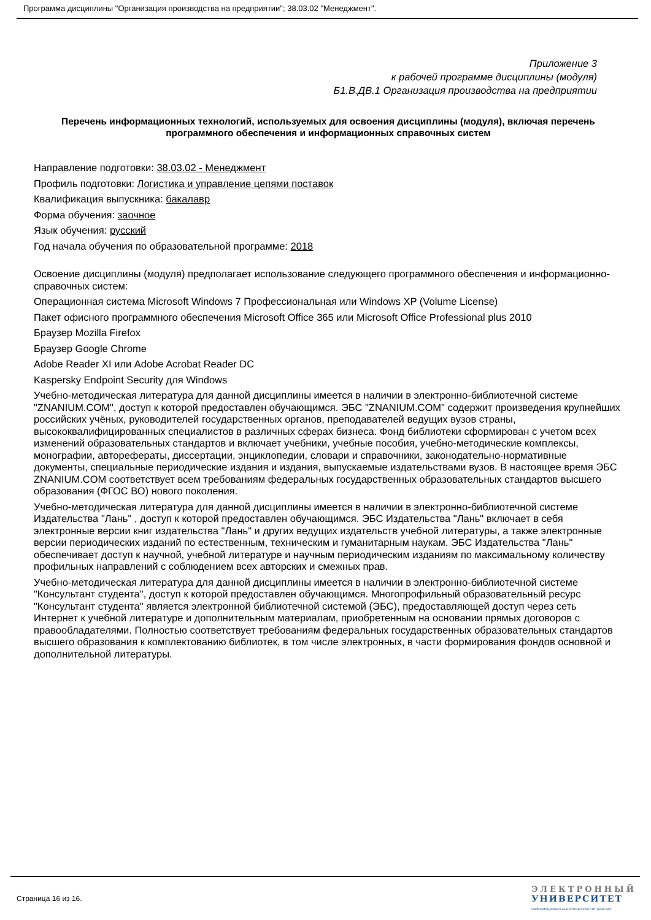Программа дисциплины "Организация производства на предприятии"; 38.03.02 "Менеджмент".
Приложение 3
к рабочей программе дисциплины (модуля)
Б1.В.ДВ.1 Организация производства на предприятии
Перечень информационных технологий, используемых для освоения дисциплины (модуля), включая перечень программного обеспечения и информационных справочных систем
Направление подготовки: 38.03.02 - Менеджмент
Профиль подготовки: Логистика и управление цепями поставок
Квалификация выпускника: бакалавр
Форма обучения: заочное
Язык обучения: русский
Год начала обучения по образовательной программе: 2018
Освоение дисциплины (модуля) предполагает использование следующего программного обеспечения и информационно-справочных систем:
Операционная система Microsoft Windows 7 Профессиональная или Windows XP (Volume License)
Пакет офисного программного обеспечения Microsoft Office 365 или Microsoft Office Professional plus 2010
Браузер Mozilla Firefox
Браузер Google Chrome
Adobe Reader XI или Adobe Acrobat Reader DC
Kaspersky Endpoint Security для Windows
Учебно-методическая литература для данной дисциплины имеется в наличии в электронно-библиотечной системе "ZNANIUM.COM", доступ к которой предоставлен обучающимся. ЭБС "ZNANIUM.COM" содержит произведения крупнейших российских учёных, руководителей государственных органов, преподавателей ведущих вузов страны, высококвалифицированных специалистов в различных сферах бизнеса. Фонд библиотеки сформирован с учетом всех изменений образовательных стандартов и включает учебники, учебные пособия, учебно-методические комплексы, монографии, авторефераты, диссертации, энциклопедии, словари и справочники, законодательно-нормативные документы, специальные периодические издания и издания, выпускаемые издательствами вузов. В настоящее время ЭБС ZNANIUM.COM соответствует всем требованиям федеральных государственных образовательных стандартов высшего образования (ФГОС ВО) нового поколения.
Учебно-методическая литература для данной дисциплины имеется в наличии в электронно-библиотечной системе Издательства "Лань" , доступ к которой предоставлен обучающимся. ЭБС Издательства "Лань" включает в себя электронные версии книг издательства "Лань" и других ведущих издательств учебной литературы, а также электронные версии периодических изданий по естественным, техническим и гуманитарным наукам. ЭБС Издательства "Лань" обеспечивает доступ к научной, учебной литературе и научным периодическим изданиям по максимальному количеству профильных направлений с соблюдением всех авторских и смежных прав.
Учебно-методическая литература для данной дисциплины имеется в наличии в электронно-библиотечной системе "Консультант студента", доступ к которой предоставлен обучающимся. Многопрофильный образовательный ресурс "Консультант студента" является электронной библиотечной системой (ЭБС), предоставляющей доступ через сеть Интернет к учебной литературе и дополнительным материалам, приобретенным на основании прямых договоров с правообладателями. Полностью соответствует требованиям федеральных государственных образовательных стандартов высшего образования к комплектованию библиотек, в том числе электронных, в части формирования фондов основной и дополнительной литературы.
Страница 16 из 16.
ЭЛЕКТРОННЫЙ
УНИВЕРСИТЕТ
ИНФОРМАЦИОННО-АНАЛИТИЧЕСКАЯ СИСТЕМА КФУ